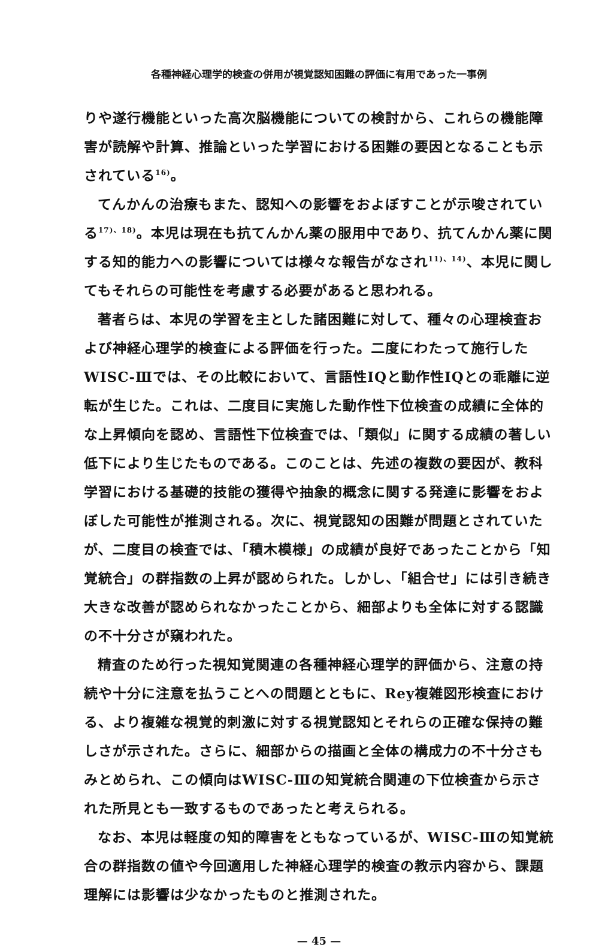各種神経心理学的検査の併用が視覚認知困難の評価に有用であった一事例
りや遂行機能といった高次脳機能についての検討から、これらの機能障害が読解や計算、推論といった学習における困難の要因となることも示されている<sup>16)</sup>。
てんかんの治療もまた、認知への影響をおよぼすことが示唆されている<sup>17)、18)</sup>。本児は現在も抗てんかん薬の服用中であり、抗てんかん薬に関する知的能力への影響については様々な報告がなされ<sup>11)、14)</sup>、本児に関してもそれらの可能性を考慮する必要があると思われる。
著者らは、本児の学習を主とした諸困難に対して、種々の心理検査および神経心理学的検査による評価を行った。二度にわたって施行したWISC-Ⅲでは、その比較において、言語性IQと動作性IQとの乖離に逆転が生じた。これは、二度目に実施した動作性下位検査の成績に全体的な上昇傾向を認め、言語性下位検査では、「類似」に関する成績の著しい低下により生じたものである。このことは、先述の複数の要因が、教科学習における基礎的技能の獲得や抽象的概念に関する発達に影響をおよぼした可能性が推測される。次に、視覚認知の困難が問題とされていたが、二度目の検査では、「積木模様」の成績が良好であったことから「知覚統合」の群指数の上昇が認められた。しかし、「組合せ」には引き続き大きな改善が認められなかったことから、細部よりも全体に対する認識の不十分さが窺われた。
精査のため行った視知覚関連の各種神経心理学的評価から、注意の持続や十分に注意を払うことへの問題とともに、Rey複雑図形検査における、より複雑な視覚的刺激に対する視覚認知とそれらの正確な保持の難しさが示された。さらに、細部からの描画と全体の構成力の不十分さもみとめられ、この傾向はWISC-Ⅲの知覚統合関連の下位検査から示された所見とも一致するものであったと考えられる。
なお、本児は軽度の知的障害をともなっているが、WISC-Ⅲの知覚統合の群指数の値や今回適用した神経心理学的検査の教示内容から、課題理解には影響は少なかったものと推測された。
— 45 —